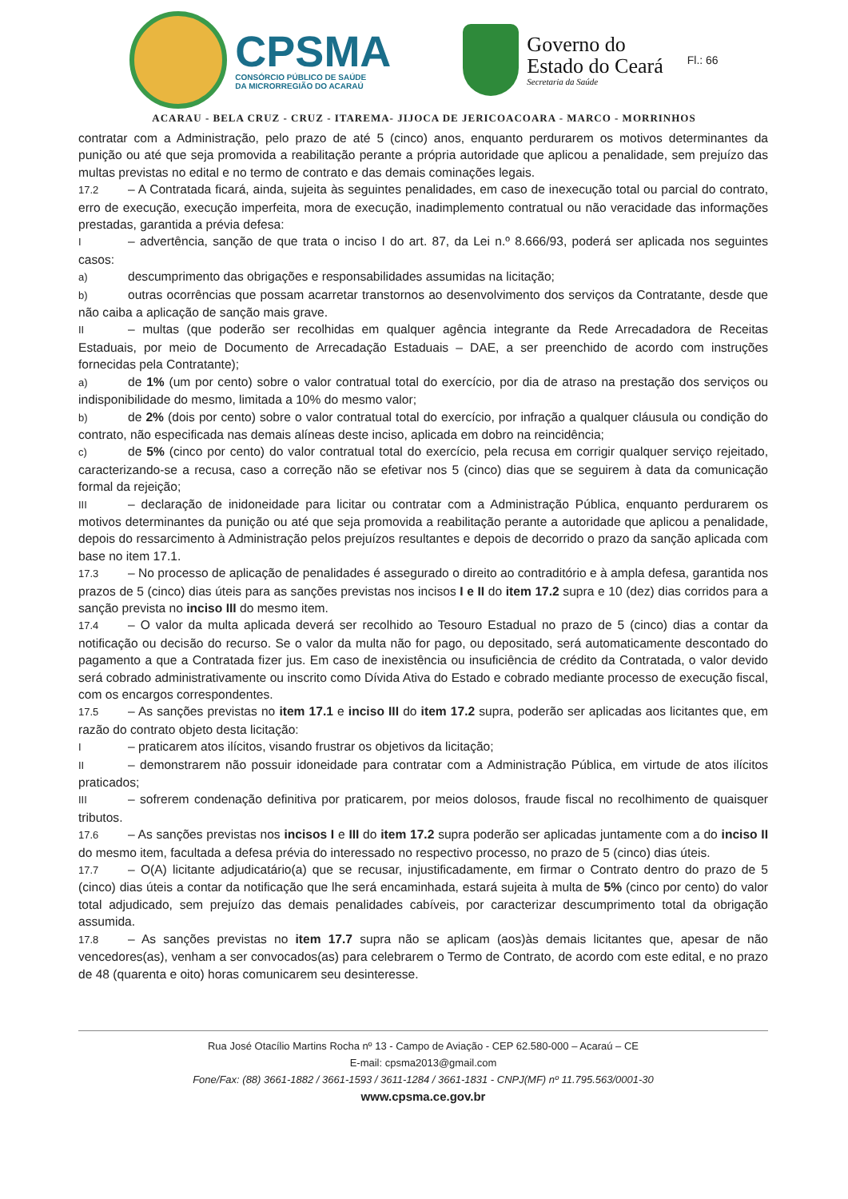CPSMA
CONSÓRCIO PÚBLICO DE SAÚDE
DA MICRORREGIÃO DO ACARAÚ
Governo do
Estado do Ceará
Secretaria da Saúde
Fl.: 66
ACARAU - BELA CRUZ - CRUZ - ITAREMA- JIJOCA DE JERICOACOARA - MARCO - MORRINHOS
contratar com a Administração, pelo prazo de até 5 (cinco) anos, enquanto perdurarem os motivos determinantes da punição ou até que seja promovida a reabilitação perante a própria autoridade que aplicou a penalidade, sem prejuízo das multas previstas no edital e no termo de contrato e das demais cominações legais.
17.2 – A Contratada ficará, ainda, sujeita às seguintes penalidades, em caso de inexecução total ou parcial do contrato, erro de execução, execução imperfeita, mora de execução, inadimplemento contratual ou não veracidade das informações prestadas, garantida a prévia defesa:
I – advertência, sanção de que trata o inciso I do art. 87, da Lei n.º 8.666/93, poderá ser aplicada nos seguintes casos:
a) descumprimento das obrigações e responsabilidades assumidas na licitação;
b) outras ocorrências que possam acarretar transtornos ao desenvolvimento dos serviços da Contratante, desde que não caiba a aplicação de sanção mais grave.
II – multas (que poderão ser recolhidas em qualquer agência integrante da Rede Arrecadadora de Receitas Estaduais, por meio de Documento de Arrecadação Estaduais – DAE, a ser preenchido de acordo com instruções fornecidas pela Contratante);
a) de 1% (um por cento) sobre o valor contratual total do exercício, por dia de atraso na prestação dos serviços ou indisponibilidade do mesmo, limitada a 10% do mesmo valor;
b) de 2% (dois por cento) sobre o valor contratual total do exercício, por infração a qualquer cláusula ou condição do contrato, não especificada nas demais alíneas deste inciso, aplicada em dobro na reincidência;
c) de 5% (cinco por cento) do valor contratual total do exercício, pela recusa em corrigir qualquer serviço rejeitado, caracterizando-se a recusa, caso a correção não se efetivar nos 5 (cinco) dias que se seguirem à data da comunicação formal da rejeição;
III – declaração de inidoneidade para licitar ou contratar com a Administração Pública, enquanto perdurarem os motivos determinantes da punição ou até que seja promovida a reabilitação perante a autoridade que aplicou a penalidade, depois do ressarcimento à Administração pelos prejuízos resultantes e depois de decorrido o prazo da sanção aplicada com base no item 17.1.
17.3 – No processo de aplicação de penalidades é assegurado o direito ao contraditório e à ampla defesa, garantida nos prazos de 5 (cinco) dias úteis para as sanções previstas nos incisos I e II do item 17.2 supra e 10 (dez) dias corridos para a sanção prevista no inciso III do mesmo item.
17.4 – O valor da multa aplicada deverá ser recolhido ao Tesouro Estadual no prazo de 5 (cinco) dias a contar da notificação ou decisão do recurso. Se o valor da multa não for pago, ou depositado, será automaticamente descontado do pagamento a que a Contratada fizer jus. Em caso de inexistência ou insuficiência de crédito da Contratada, o valor devido será cobrado administrativamente ou inscrito como Dívida Ativa do Estado e cobrado mediante processo de execução fiscal, com os encargos correspondentes.
17.5 – As sanções previstas no item 17.1 e inciso III do item 17.2 supra, poderão ser aplicadas aos licitantes que, em razão do contrato objeto desta licitação:
I – praticarem atos ilícitos, visando frustrar os objetivos da licitação;
II – demonstrarem não possuir idoneidade para contratar com a Administração Pública, em virtude de atos ilícitos praticados;
III – sofrerem condenação definitiva por praticarem, por meios dolosos, fraude fiscal no recolhimento de quaisquer tributos.
17.6 – As sanções previstas nos incisos I e III do item 17.2 supra poderão ser aplicadas juntamente com a do inciso II do mesmo item, facultada a defesa prévia do interessado no respectivo processo, no prazo de 5 (cinco) dias úteis.
17.7 – O(A) licitante adjudicatário(a) que se recusar, injustificadamente, em firmar o Contrato dentro do prazo de 5 (cinco) dias úteis a contar da notificação que lhe será encaminhada, estará sujeita à multa de 5% (cinco por cento) do valor total adjudicado, sem prejuízo das demais penalidades cabíveis, por caracterizar descumprimento total da obrigação assumida.
17.8 – As sanções previstas no item 17.7 supra não se aplicam (aos)às demais licitantes que, apesar de não vencedores(as), venham a ser convocados(as) para celebrarem o Termo de Contrato, de acordo com este edital, e no prazo de 48 (quarenta e oito) horas comunicarem seu desinteresse.
Rua José Otacílio Martins Rocha nº 13 - Campo de Aviação - CEP 62.580-000 – Acaraú – CE
E-mail: cpsma2013@gmail.com
Fone/Fax: (88) 3661-1882 / 3661-1593 / 3611-1284 / 3661-1831 - CNPJ(MF) nº 11.795.563/0001-30
www.cpsma.ce.gov.br